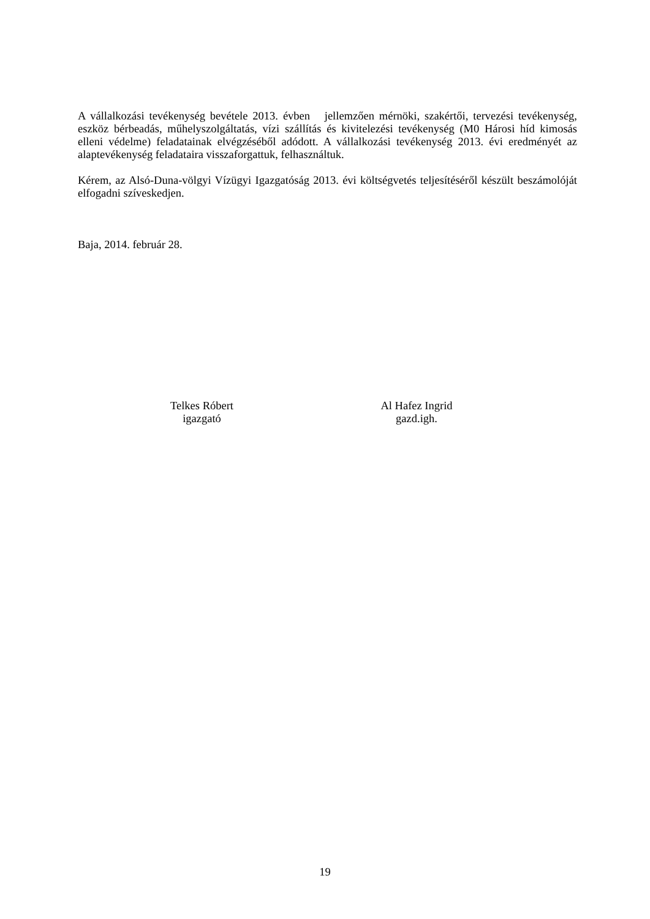A vállalkozási tevékenység bevétele 2013. évben jellemzően mérnöki, szakértői, tervezési tevékenység, eszköz bérbeadás, műhelyszolgáltatás, vízi szállítás és kivitelezési tevékenység (M0 Hárosi híd kimosás elleni védelme) feladatainak elvégzéséből adódott. A vállalkozási tevékenység 2013. évi eredményét az alaptevékenység feladataira visszaforgattuk, felhasználtuk.
Kérem, az Alsó-Duna-völgyi Vízügyi Igazgatóság 2013. évi költségvetés teljesítéséről készült beszámolóját elfogadni szíveskedjen.
Baja, 2014. február 28.
Telkes Róbert
igazgató
Al Hafez Ingrid
gazd.igh.
19